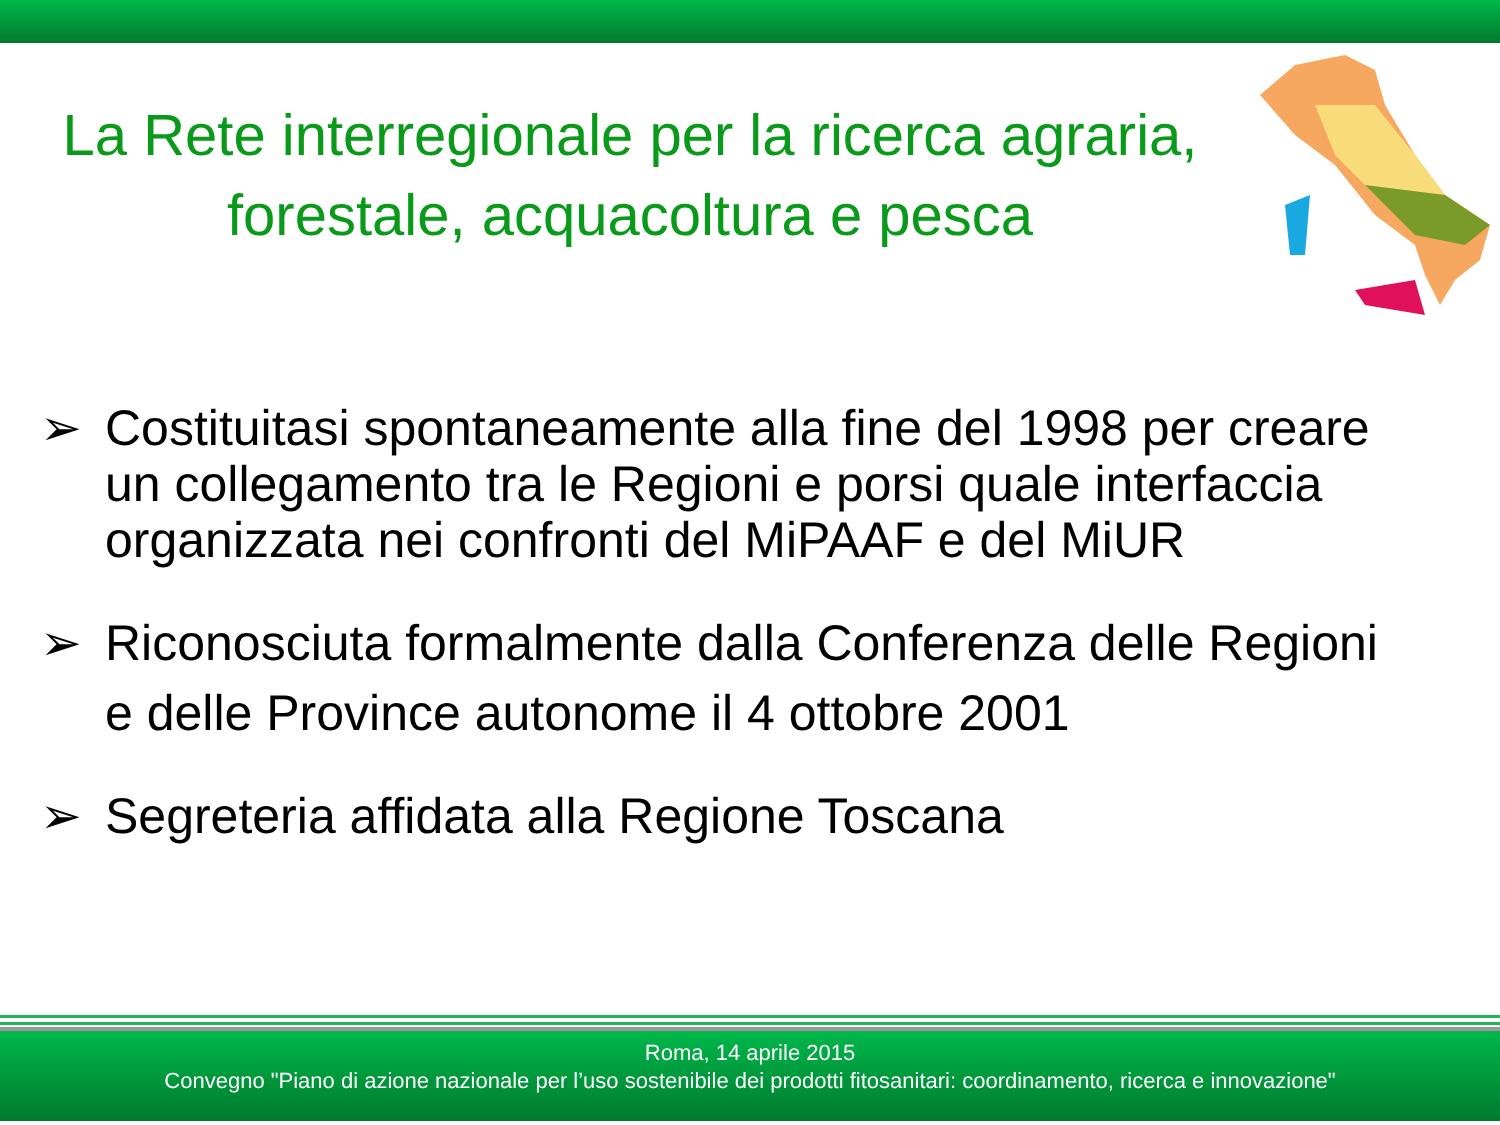La Rete interregionale per la ricerca agraria,
forestale, acquacoltura e pesca
➢ Costituitasi spontaneamente alla fine del 1998 per creare un collegamento tra le Regioni e porsi quale interfaccia organizzata nei confronti del MiPAAF e del MiUR
➢ Riconosciuta formalmente dalla Conferenza delle Regioni e delle Province autonome il 4 ottobre 2001
➢ Segreteria affidata alla Regione Toscana
Roma, 14 aprile 2015
Convegno "Piano di azione nazionale per l’uso sostenibile dei prodotti fitosanitari: coordinamento, ricerca e innovazione"